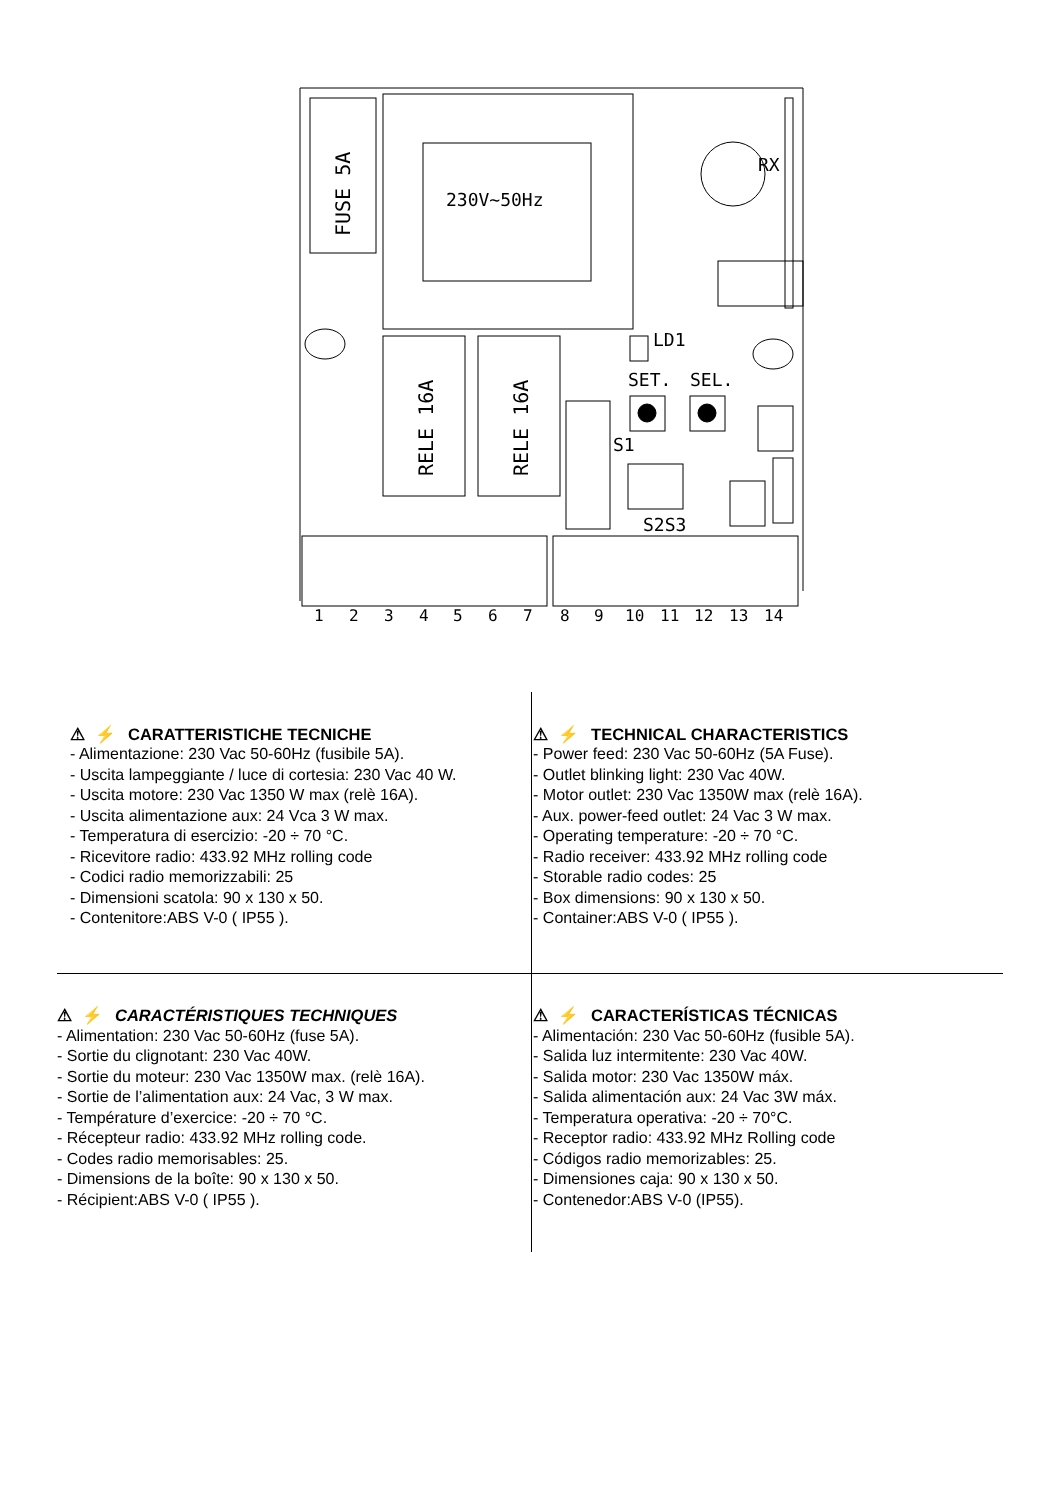FUSE 5A
230V~50Hz
RX
RELE 16A
RELE 16A
LD1
SET.
SEL.
S1
S2S3
1
2
3
4
5
6
7
8
9
10
11
12
13
14
⚠ ⚡ CARATTERISTICHE TECNICHE
- Alimentazione: 230 Vac 50-60Hz (fusibile 5A).
- Uscita lampeggiante / luce di cortesia: 230 Vac 40 W.
- Uscita motore: 230 Vac 1350 W max (relè 16A).
- Uscita alimentazione aux: 24 Vca 3 W max.
- Temperatura di esercizio: -20 ÷ 70 °C.
- Ricevitore radio: 433.92 MHz rolling code
- Codici radio memorizzabili: 25
- Dimensioni scatola: 90 x 130 x 50.
- Contenitore:ABS V-0 ( IP55 ).
⚠ ⚡ TECHNICAL CHARACTERISTICS
- Power feed: 230 Vac 50-60Hz (5A Fuse).
- Outlet blinking light: 230 Vac 40W.
- Motor outlet: 230 Vac 1350W max (relè 16A).
- Aux. power-feed outlet: 24 Vac 3 W max.
- Operating temperature: -20 ÷ 70 °C.
- Radio receiver: 433.92 MHz rolling code
- Storable radio codes: 25
- Box dimensions: 90 x 130 x 50.
- Container:ABS V-0 ( IP55 ).
⚠ ⚡ CARACTÉRISTIQUES TECHNIQUES
- Alimentation: 230 Vac 50-60Hz (fuse 5A).
- Sortie du clignotant: 230 Vac 40W.
- Sortie du moteur: 230 Vac 1350W max. (relè 16A).
- Sortie de l’alimentation aux: 24 Vac, 3 W max.
- Température d’exercice: -20 ÷ 70 °C.
- Récepteur radio: 433.92 MHz rolling code.
- Codes radio memorisables: 25.
- Dimensions de la boîte: 90 x 130 x 50.
- Récipient:ABS V-0 ( IP55 ).
⚠ ⚡ CARACTERÍSTICAS TÉCNICAS
- Alimentación: 230 Vac 50-60Hz (fusible 5A).
- Salida luz intermitente: 230 Vac 40W.
- Salida motor: 230 Vac 1350W máx.
- Salida alimentación aux: 24 Vac 3W máx.
- Temperatura operativa: -20 ÷ 70°C.
- Receptor radio: 433.92 MHz Rolling code
- Códigos radio memorizables: 25.
- Dimensiones caja: 90 x 130 x 50.
- Contenedor:ABS V-0 (IP55).